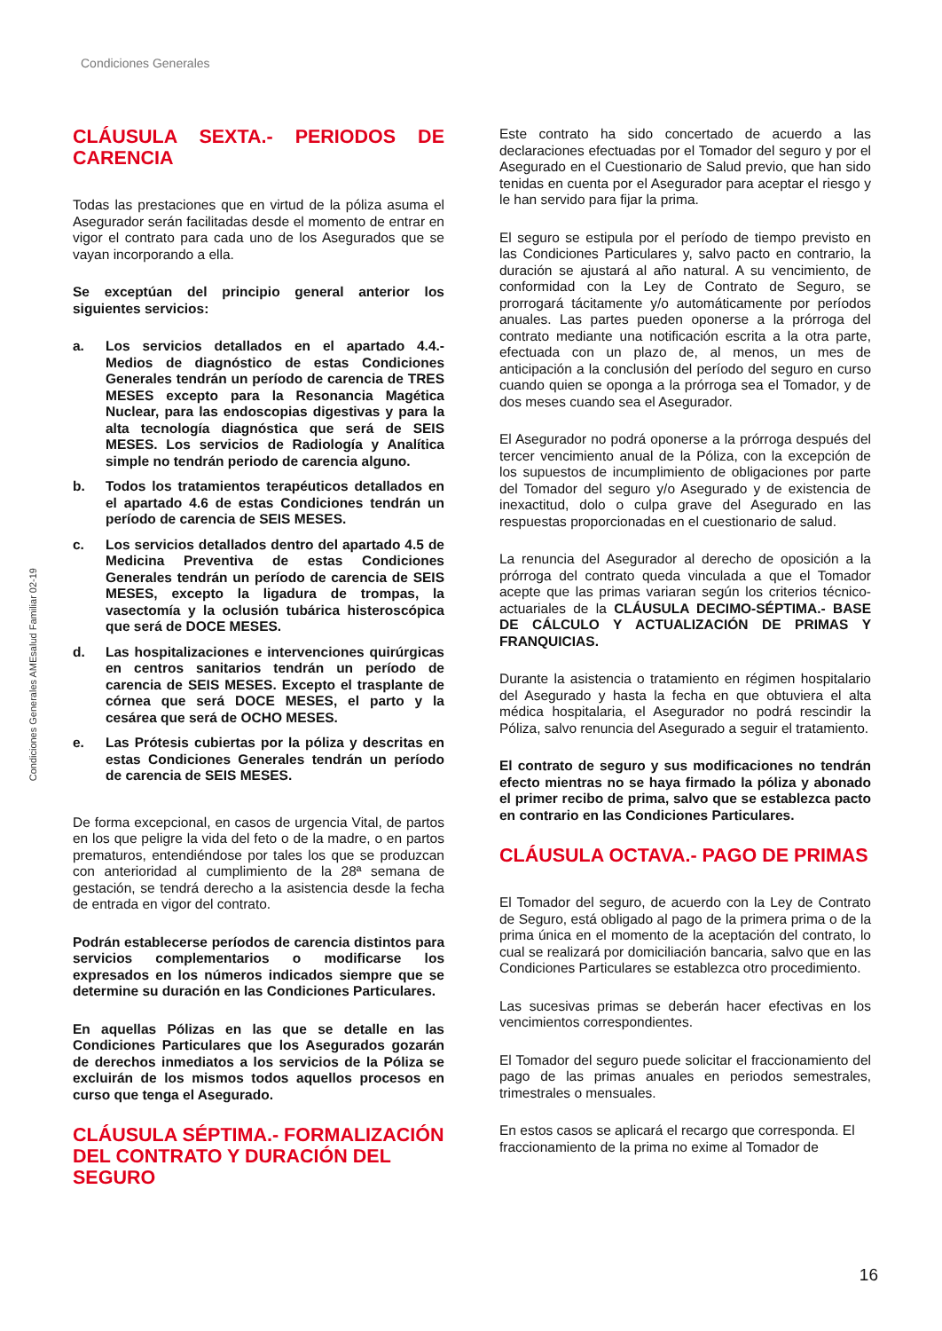Condiciones Generales
Condiciones Generales AMEsalud Familiar 02-19
CLÁUSULA SEXTA.- PERIODOS DE CARENCIA
Todas las prestaciones que en virtud de la póliza asuma el Asegurador serán facilitadas desde el momento de entrar en vigor el contrato para cada uno de los Asegurados que se vayan incorporando a ella.
Se exceptúan del principio general anterior los siguientes servicios:
a. Los servicios detallados en el apartado 4.4.- Medios de diagnóstico de estas Condiciones Generales tendrán un período de carencia de TRES MESES excepto para la Resonancia Magética Nuclear, para las endoscopias digestivas y para la alta tecnología diagnóstica que será de SEIS MESES. Los servicios de Radiología y Analítica simple no tendrán periodo de carencia alguno.
b. Todos los tratamientos terapéuticos detallados en el apartado 4.6 de estas Condiciones tendrán un período de carencia de SEIS MESES.
c. Los servicios detallados dentro del apartado 4.5 de Medicina Preventiva de estas Condiciones Generales tendrán un período de carencia de SEIS MESES, excepto la ligadura de trompas, la vasectomía y la oclusión tubárica histeroscópica que será de DOCE MESES.
d. Las hospitalizaciones e intervenciones quirúrgicas en centros sanitarios tendrán un período de carencia de SEIS MESES. Excepto el trasplante de córnea que será DOCE MESES, el parto y la cesárea que será de OCHO MESES.
e. Las Prótesis cubiertas por la póliza y descritas en estas Condiciones Generales tendrán un período de carencia de SEIS MESES.
De forma excepcional, en casos de urgencia Vital, de partos en los que peligre la vida del feto o de la madre, o en partos prematuros, entendiéndose por tales los que se produzcan con anterioridad al cumplimiento de la 28ª semana de gestación, se tendrá derecho a la asistencia desde la fecha de entrada en vigor del contrato.
Podrán establecerse períodos de carencia distintos para servicios complementarios o modificarse los expresados en los números indicados siempre que se determine su duración en las Condiciones Particulares.
En aquellas Pólizas en las que se detalle en las Condiciones Particulares que los Asegurados gozarán de derechos inmediatos a los servicios de la Póliza se excluirán de los mismos todos aquellos procesos en curso que tenga el Asegurado.
CLÁUSULA SÉPTIMA.- FORMALIZACIÓN DEL CONTRATO Y DURACIÓN DEL SEGURO
Este contrato ha sido concertado de acuerdo a las declaraciones efectuadas por el Tomador del seguro y por el Asegurado en el Cuestionario de Salud previo, que han sido tenidas en cuenta por el Asegurador para aceptar el riesgo y le han servido para fijar la prima.
El seguro se estipula por el período de tiempo previsto en las Condiciones Particulares y, salvo pacto en contrario, la duración se ajustará al año natural. A su vencimiento, de conformidad con la Ley de Contrato de Seguro, se prorrogará tácitamente y/o automáticamente por períodos anuales. Las partes pueden oponerse a la prórroga del contrato mediante una notificación escrita a la otra parte, efectuada con un plazo de, al menos, un mes de anticipación a la conclusión del período del seguro en curso cuando quien se oponga a la prórroga sea el Tomador, y de dos meses cuando sea el Asegurador.
El Asegurador no podrá oponerse a la prórroga después del tercer vencimiento anual de la Póliza, con la excepción de los supuestos de incumplimiento de obligaciones por parte del Tomador del seguro y/o Asegurado y de existencia de inexactitud, dolo o culpa grave del Asegurado en las respuestas proporcionadas en el cuestionario de salud.
La renuncia del Asegurador al derecho de oposición a la prórroga del contrato queda vinculada a que el Tomador acepte que las primas variaran según los criterios técnico-actuariales de la CLÁUSULA DECIMO-SÉPTIMA.- BASE DE CÁLCULO Y ACTUALIZACIÓN DE PRIMAS Y FRANQUICIAS.
Durante la asistencia o tratamiento en régimen hospitalario del Asegurado y hasta la fecha en que obtuviera el alta médica hospitalaria, el Asegurador no podrá rescindir la Póliza, salvo renuncia del Asegurado a seguir el tratamiento.
El contrato de seguro y sus modificaciones no tendrán efecto mientras no se haya firmado la póliza y abonado el primer recibo de prima, salvo que se establezca pacto en contrario en las Condiciones Particulares.
CLÁUSULA OCTAVA.- PAGO DE PRIMAS
El Tomador del seguro, de acuerdo con la Ley de Contrato de Seguro, está obligado al pago de la primera prima o de la prima única en el momento de la aceptación del contrato, lo cual se realizará por domiciliación bancaria, salvo que en las Condiciones Particulares se establezca otro procedimiento.
Las sucesivas primas se deberán hacer efectivas en los vencimientos correspondientes.
El Tomador del seguro puede solicitar el fraccionamiento del pago de las primas anuales en periodos semestrales, trimestrales o mensuales.
En estos casos se aplicará el recargo que corresponda. El fraccionamiento de la prima no exime al Tomador de
16